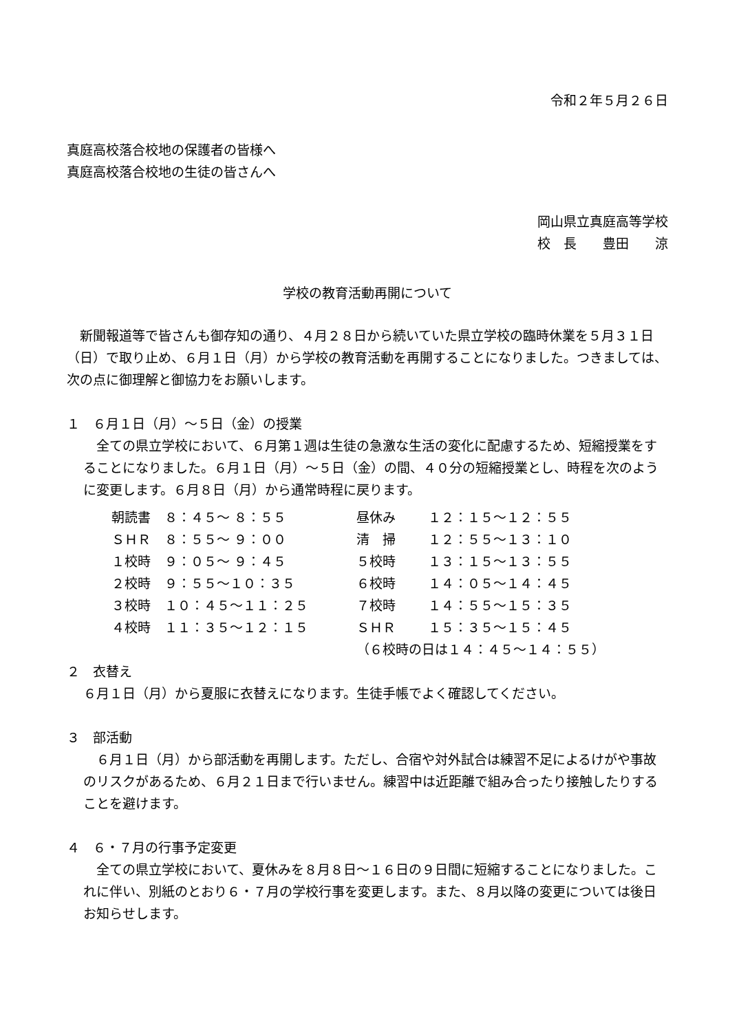令和２年５月２６日
真庭高校落合校地の保護者の皆様へ
真庭高校落合校地の生徒の皆さんへ
岡山県立真庭高等学校
校　長　　豊田　　涼
学校の教育活動再開について
　新聞報道等で皆さんも御存知の通り、４月２８日から続いていた県立学校の臨時休業を５月３１日（日）で取り止め、６月１日（月）から学校の教育活動を再開することになりました。つきましては、次の点に御理解と御協力をお願いします。
１　６月１日（月）～５日（金）の授業
　全ての県立学校において、６月第１週は生徒の急激な生活の変化に配慮するため、短縮授業をすることになりました。６月１日（月）～５日（金）の間、４０分の短縮授業とし、時程を次のように変更します。６月８日（月）から通常時程に戻ります。
| 朝読書 | ８：４５～ ８：５５ | 昼休み | １２：１５～１２：５５ |
| ＳＨＲ | ８：５５～ ９：００ | 清 掃 | １２：５５～１３：１０ |
| １校時 | ９：０５～ ９：４５ | ５校時 | １３：１５～１３：５５ |
| ２校時 | ９：５５～１０：３５ | ６校時 | １４：０５～１４：４５ |
| ３校時 | １０：４５～１１：２５ | ７校時 | １４：５５～１５：３５ |
| ４校時 | １１：３５～１２：１５ | ＳＨＲ | １５：３５～１５：４５ |
| | | （６校時の日は１４：４５～１４：５５） | |
２　衣替え
６月１日（月）から夏服に衣替えになります。生徒手帳でよく確認してください。
３　部活動
　６月１日（月）から部活動を再開します。ただし、合宿や対外試合は練習不足によるけがや事故のリスクがあるため、６月２１日まで行いません。練習中は近距離で組み合ったり接触したりすることを避けます。
４　６・７月の行事予定変更
　全ての県立学校において、夏休みを８月８日～１６日の９日間に短縮することになりました。これに伴い、別紙のとおり６・７月の学校行事を変更します。また、８月以降の変更については後日お知らせします。